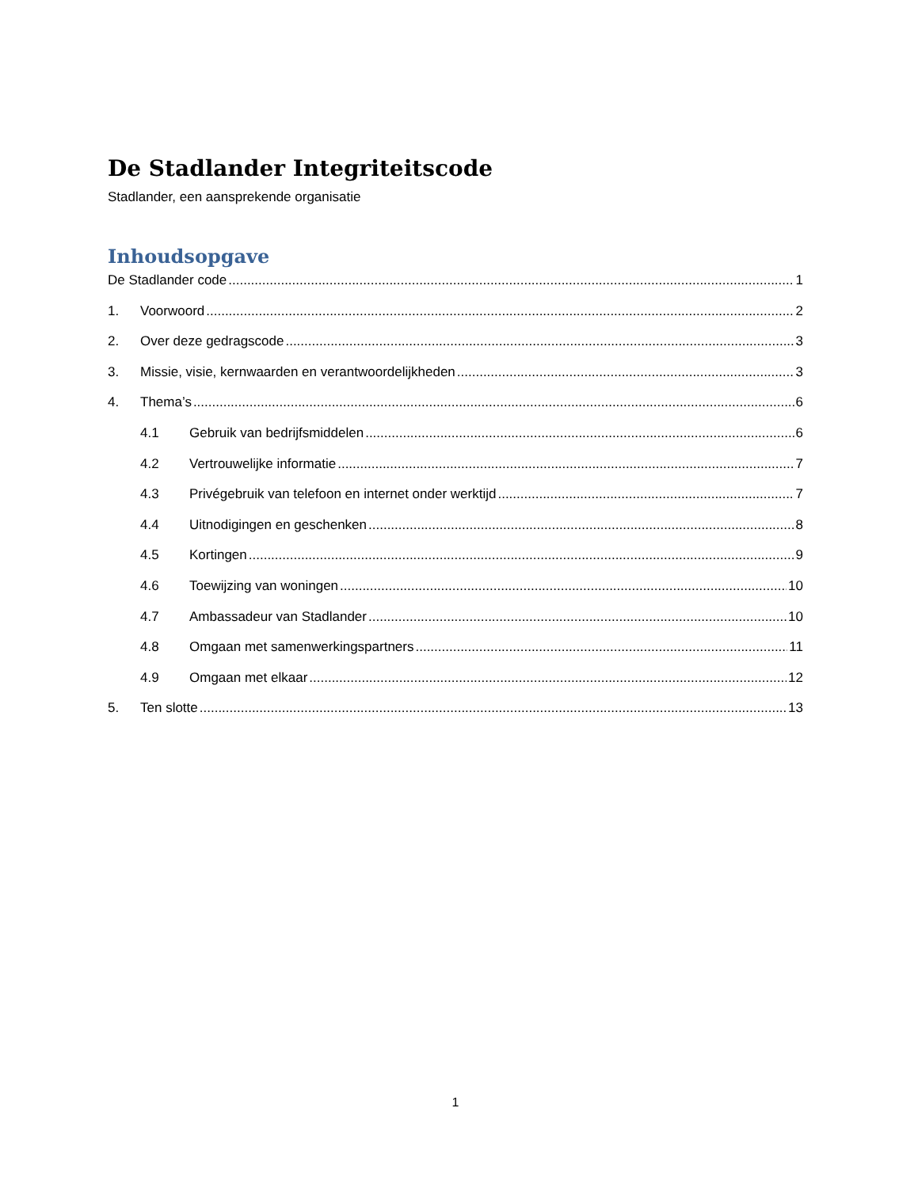De Stadlander Integriteitscode
Stadlander, een aansprekende organisatie
Inhoudsopgave
De Stadlander code 1
1. Voorwoord 2
2. Over deze gedragscode 3
3. Missie, visie, kernwaarden en verantwoordelijkheden 3
4. Thema’s 6
4.1 Gebruik van bedrijfsmiddelen 6
4.2 Vertrouwelijke informatie 7
4.3 Privégebruik van telefoon en internet onder werktijd 7
4.4 Uitnodigingen en geschenken 8
4.5 Kortingen 9
4.6 Toewijzing van woningen 10
4.7 Ambassadeur van Stadlander 10
4.8 Omgaan met samenwerkingspartners 11
4.9 Omgaan met elkaar 12
5. Ten slotte 13
1